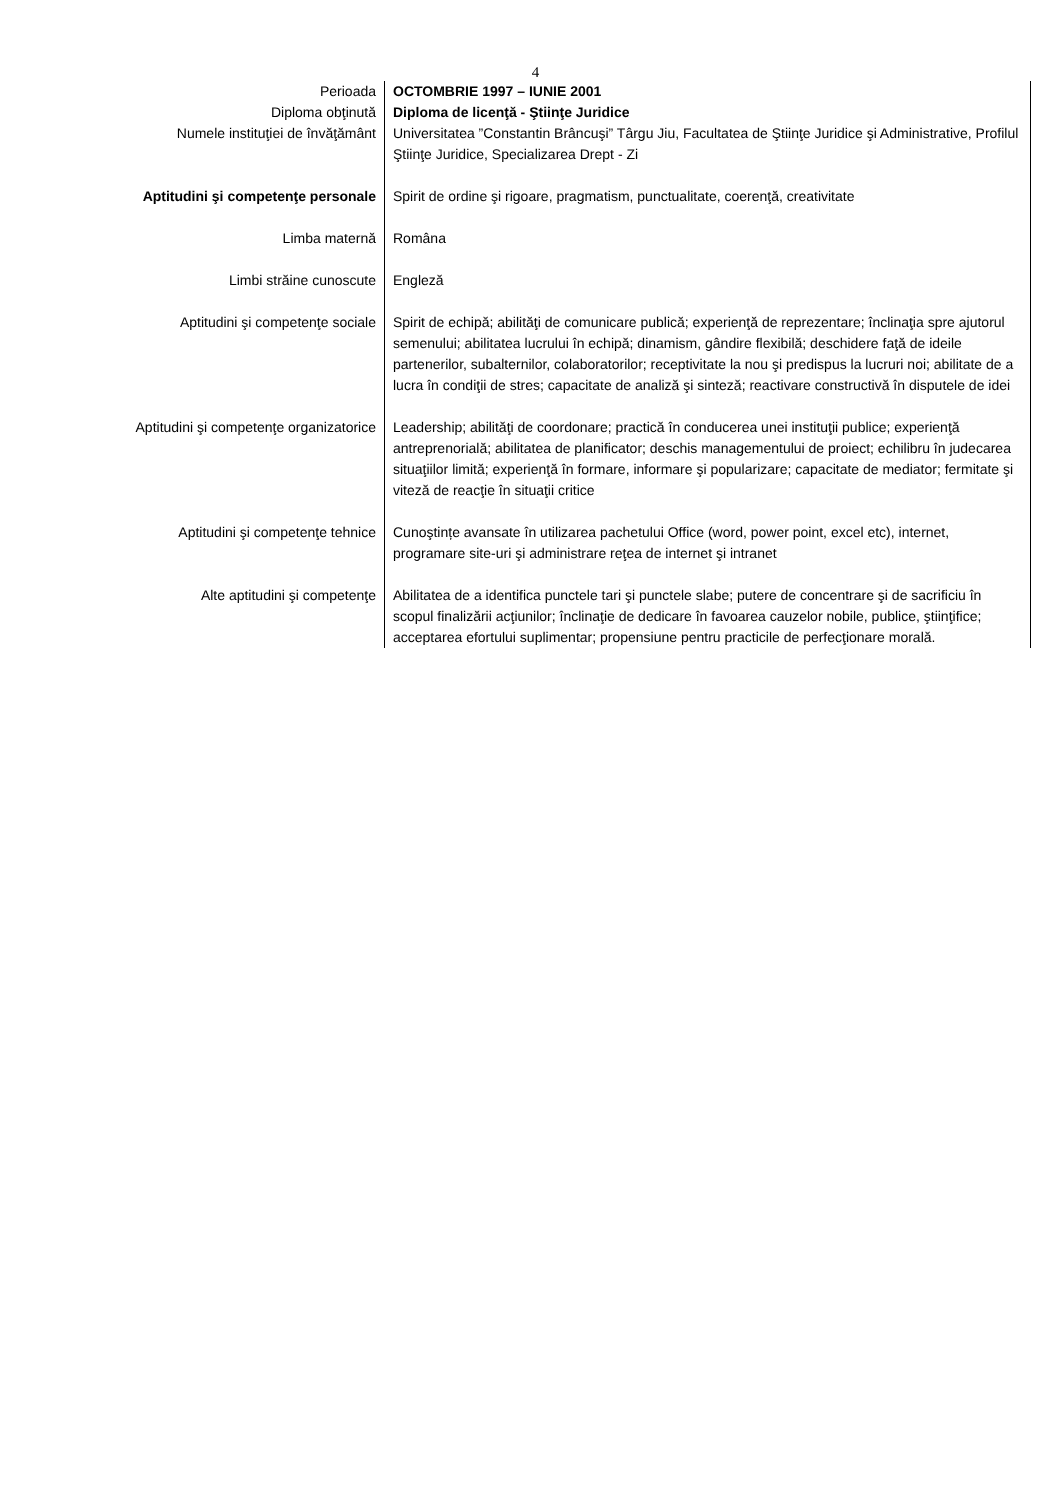4
| Perioada | OCTOMBRIE 1997 – IUNIE 2001 |
| Diploma obţinută | Diploma de licenţă - Ştiinţe Juridice |
| Numele instituţiei de învăţământ | Universitatea ”Constantin Brâncuşi” Târgu Jiu, Facultatea de Ştiinţe Juridice şi Administrative, Profilul Ştiinţe Juridice, Specializarea Drept - Zi |
| Aptitudini şi competenţe personale | Spirit de ordine şi rigoare, pragmatism, punctualitate, coerenţă, creativitate |
| Limba maternă | Româna |
| Limbi străine cunoscute | Engleză |
| Aptitudini şi competenţe sociale | Spirit de echipă; abilităţi de comunicare publică; experienţă de reprezentare; înclinaţia spre ajutorul semenului; abilitatea lucrului în echipă; dinamism, gândire flexibilă; deschidere faţă de ideile partenerilor, subalternilor, colaboratorilor; receptivitate la nou şi predispus la lucruri noi; abilitate de a lucra în condiţii de stres; capacitate de analiză şi sinteză; reactivare constructivă în disputele de idei |
| Aptitudini şi competenţe organizatorice | Leadership; abilităţi de coordonare; practică în conducerea unei instituţii publice; experienţă antreprenorială; abilitatea de planificator; deschis managementului de proiect; echilibru în judecarea situaţiilor limită; experienţă în formare, informare şi popularizare; capacitate de mediator; fermitate şi viteză de reacţie în situaţii critice |
| Aptitudini şi competenţe tehnice | Cunoştințe avansate în utilizarea pachetului Office (word, power point, excel etc), internet, programare site-uri şi administrare reţea de internet şi intranet |
| Alte aptitudini şi competenţe | Abilitatea de a identifica punctele tari şi punctele slabe; putere de concentrare şi de sacrificiu în scopul finalizării acţiunilor; înclinaţie de dedicare în favoarea cauzelor nobile, publice, ştiinţifice; acceptarea efortului suplimentar; propensiune pentru practicile de perfecţionare morală. |